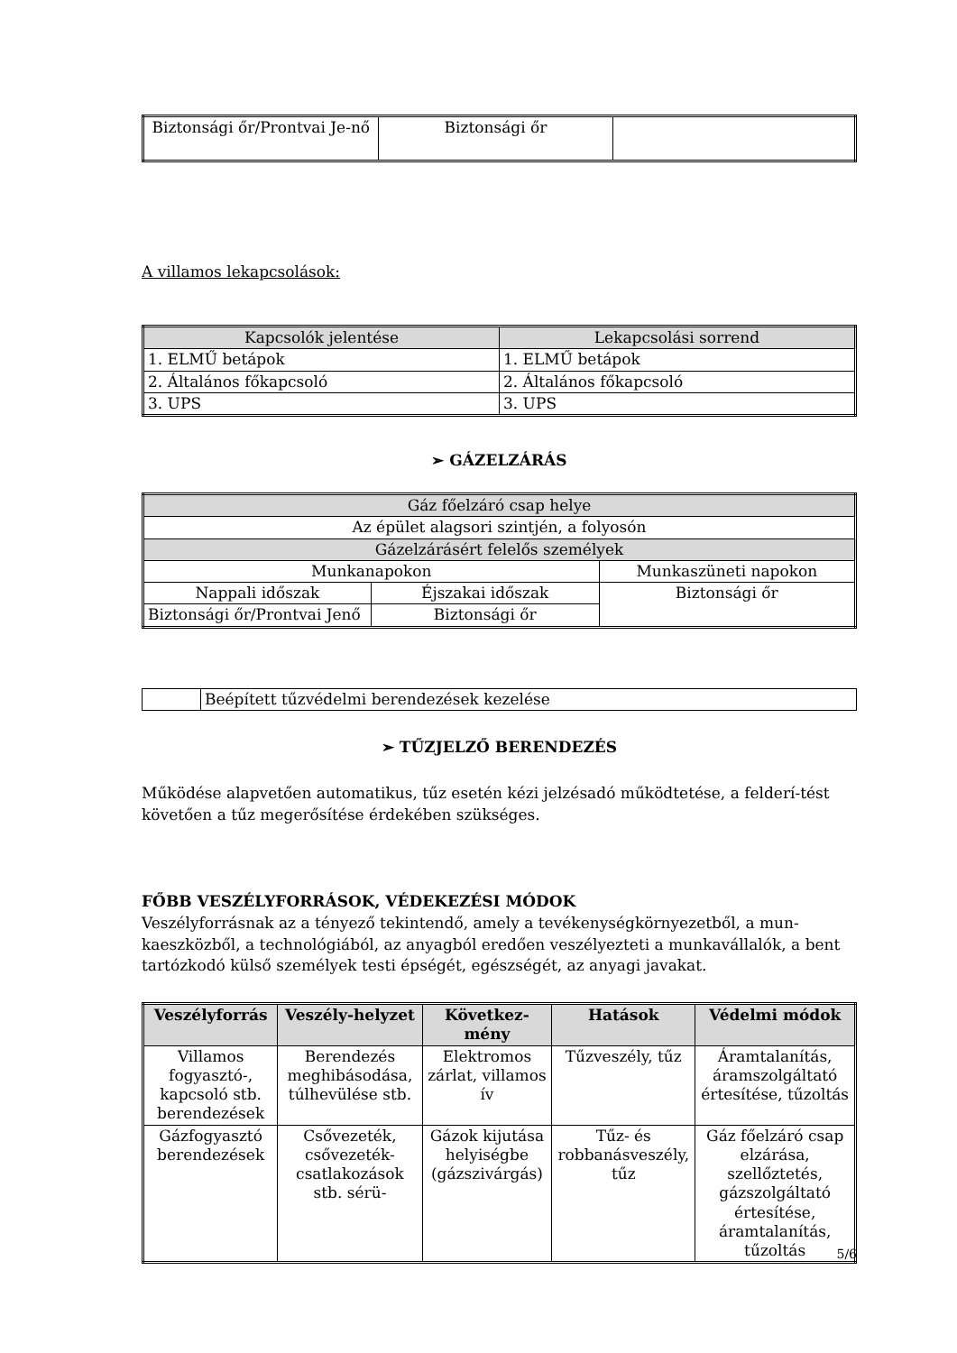| Biztonsági őr/Prontvai Je-nő | Biztonsági őr | |
A villamos lekapcsolások:
| Kapcsolók jelentése | Lekapcsolási sorrend |
| 1. ELMŰ betápok | 1. ELMŰ betápok |
| 2. Általános főkapcsoló | 2. Általános főkapcsoló |
| 3. UPS | 3. UPS |
➢ GÁZELZÁRÁS
| Gáz főelzáró csap helye | | |
| Az épület alagsori szintjén, a folyosón | | |
| Gázelzárásért felelős személyek | | |
| Munkanapokon | | Munkaszüneti napokon |
| Nappali időszak | Éjszakai időszak | Biztonsági őr |
| Biztonsági őr/Prontvai Jenő | Biztonsági őr | |
| | Beépített tűzvédelmi berendezések kezelése |
➢ TŰZJELZŐ BERENDEZÉS
Működése alapvetően automatikus, tűz esetén kézi jelzésadó működtetése, a felderí-tést követően a tűz megerősítése érdekében szükséges.
FŐBB VESZÉLYFORRÁSOK, VÉDEKEZÉSI MÓDOK
Veszélyforrásnak az a tényező tekintendő, amely a tevékenységkörnyezetből, a mun-kaeszközből, a technológiából, az anyagból eredően veszélyezteti a munkavállalók, a bent tartózkodó külső személyek testi épségét, egészségét, az anyagi javakat.
| Veszélyforrás | Veszély-helyzet | Következ-mény | Hatások | Védelmi módok |
| --- | --- | --- | --- | --- |
| Villamos fogyasztó-, kapcsoló stb. berendezések | Berendezés meghibásodása, túlhevülése stb. | Elektromos zárlat, villamos ív | Tűzveszély, tűz | Áramtalanítás, áramszolgáltató értesítése, tűzoltás |
| Gázfogyasztó berendezések | Csővezeték, csővezeték-csatlakozások stb. sérü- | Gázok kijutása helyiségbe (gázszivárgás) | Tűz- és robbanásveszély, tűz | Gáz főelzáró csap elzárása, szellőztetés, gázszolgáltató értesítése, áramtalanítás, tűzoltás |
5/6